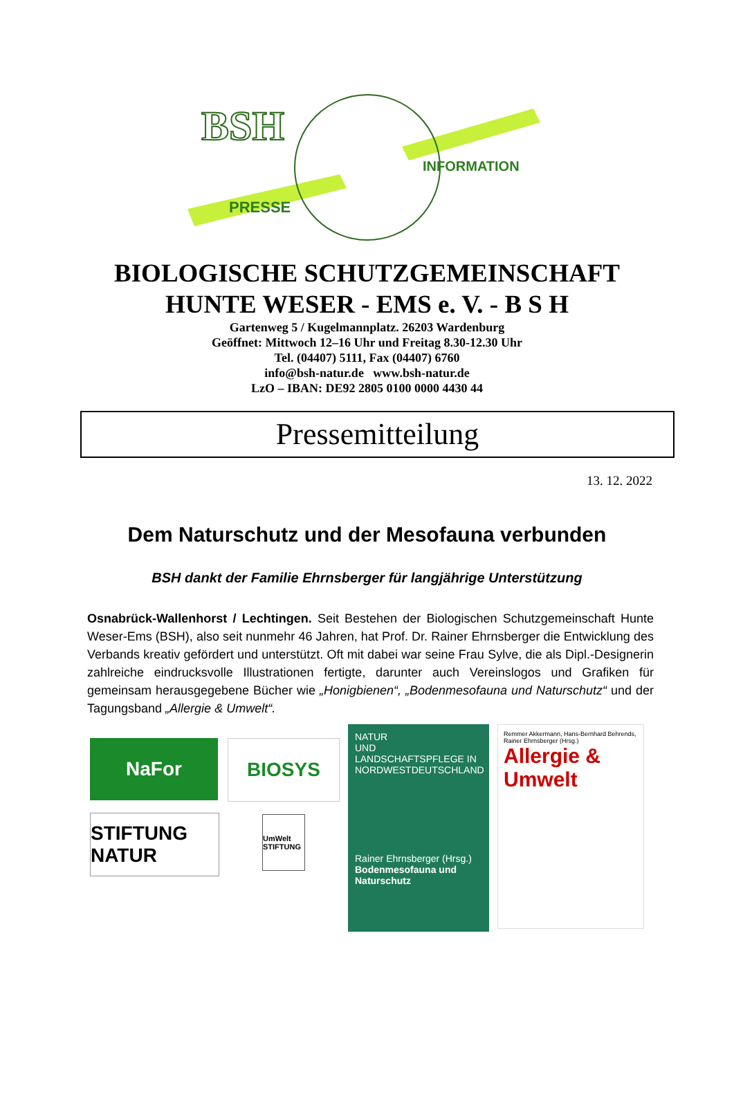BSH
PRESSE
INFORMATION
BIOLOGISCHE SCHUTZGEMEINSCHAFT
HUNTE WESER - EMS e. V. - B S H
Gartenweg 5 / Kugelmannplatz. 26203 Wardenburg
Geöffnet: Mittwoch 12–16 Uhr und Freitag 8.30-12.30 Uhr
Tel. (04407) 5111, Fax (04407) 6760
info@bsh-natur.de www.bsh-natur.de
LzO – IBAN: DE92 2805 0100 0000 4430 44
Pressemitteilung
13. 12. 2022
Dem Naturschutz und der Mesofauna verbunden
BSH dankt der Familie Ehrnsberger für langjährige Unterstützung
Osnabrück-Wallenhorst / Lechtingen. Seit Bestehen der Biologischen Schutzgemeinschaft Hunte Weser-Ems (BSH), also seit nunmehr 46 Jahren, hat Prof. Dr. Rainer Ehrnsberger die Entwicklung des Verbands kreativ gefördert und unterstützt. Oft mit dabei war seine Frau Sylve, die als Dipl.-Designerin zahlreiche eindrucksvolle Illustrationen fertigte, darunter auch Vereinslogos und Grafiken für gemeinsam herausgegebene Bücher wie „Honigbienen“, „Bodenmesofauna und Naturschutz“ und der Tagungsband „Allergie & Umwelt“.
NaFor
STIFTUNG NATUR
BIOSYS
UmWelt STIFTUNG
NATUR
UND LANDSCHAFTSPFLEGE IN NORDWESTDEUTSCHLAND
Rainer Ehrnsberger (Hrsg.)
Bodenmesofauna und Naturschutz
Remmer Akkermann, Hans-Bernhard Behrends, Rainer Ehrnsberger (Hrsg.)
Allergie & Umwelt